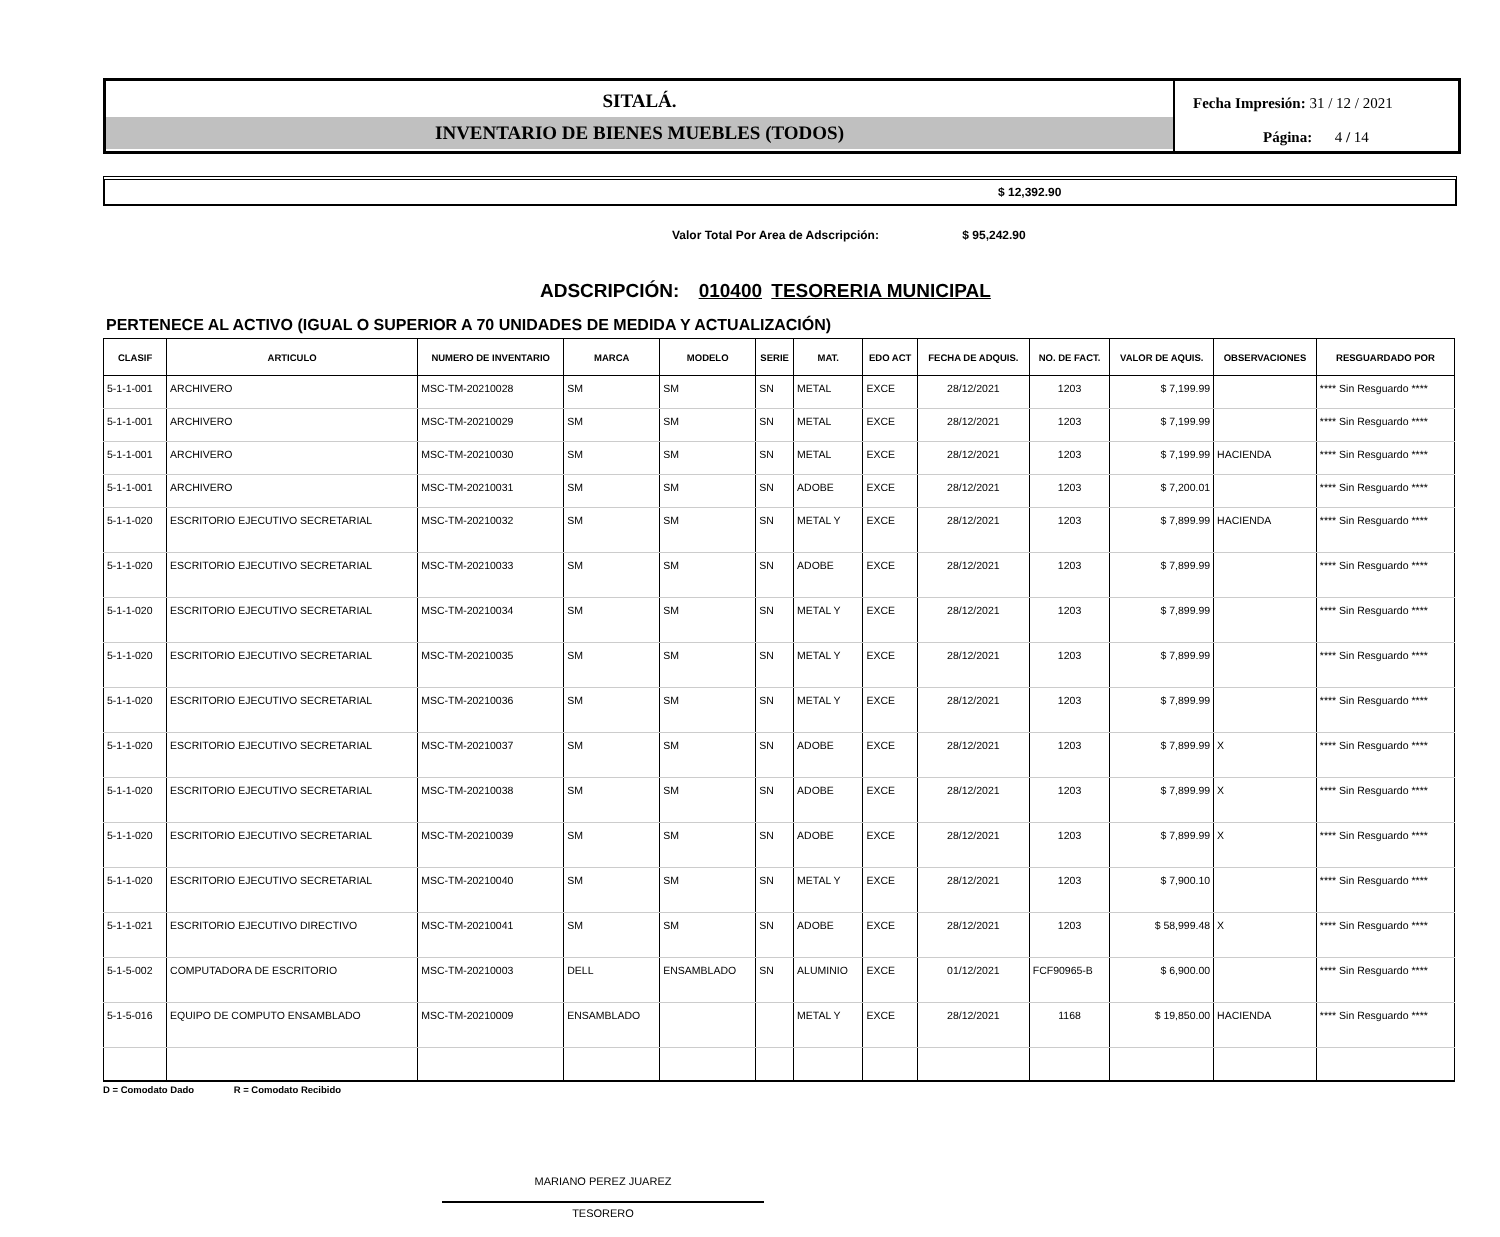SITALÁ.
INVENTARIO DE BIENES MUEBLES (TODOS)
Fecha Impresión: 31 / 12 / 2021
Página: 4 / 14
$ 12,392.90
Valor Total Por Area de Adscripción: $ 95,242.90
ADSCRIPCIÓN: 010400 TESORERIA MUNICIPAL
PERTENECE AL ACTIVO (IGUAL O SUPERIOR A 70 UNIDADES DE MEDIDA Y ACTUALIZACIÓN)
| CLASIF | ARTICULO | NUMERO DE INVENTARIO | MARCA | MODELO | SERIE | MAT. | EDO ACT | FECHA DE ADQUIS. | NO. DE FACT. | VALOR DE AQUIS. | OBSERVACIONES | RESGUARDADO POR |
| --- | --- | --- | --- | --- | --- | --- | --- | --- | --- | --- | --- | --- |
| 5-1-1-001 | ARCHIVERO | MSC-TM-20210028 | SM | SM | SN | METAL | EXCE | 28/12/2021 | 1203 | $ 7,199.99 | | **** Sin Resguardo **** |
| 5-1-1-001 | ARCHIVERO | MSC-TM-20210029 | SM | SM | SN | METAL | EXCE | 28/12/2021 | 1203 | $ 7,199.99 | | **** Sin Resguardo **** |
| 5-1-1-001 | ARCHIVERO | MSC-TM-20210030 | SM | SM | SN | METAL | EXCE | 28/12/2021 | 1203 | $ 7,199.99 | HACIENDA | **** Sin Resguardo **** |
| 5-1-1-001 | ARCHIVERO | MSC-TM-20210031 | SM | SM | SN | ADOBE | EXCE | 28/12/2021 | 1203 | $ 7,200.01 | | **** Sin Resguardo **** |
| 5-1-1-020 | ESCRITORIO EJECUTIVO SECRETARIAL | MSC-TM-20210032 | SM | SM | SN | METAL Y | EXCE | 28/12/2021 | 1203 | $ 7,899.99 | HACIENDA | **** Sin Resguardo **** |
| 5-1-1-020 | ESCRITORIO EJECUTIVO SECRETARIAL | MSC-TM-20210033 | SM | SM | SN | ADOBE | EXCE | 28/12/2021 | 1203 | $ 7,899.99 | | **** Sin Resguardo **** |
| 5-1-1-020 | ESCRITORIO EJECUTIVO SECRETARIAL | MSC-TM-20210034 | SM | SM | SN | METAL Y | EXCE | 28/12/2021 | 1203 | $ 7,899.99 | | **** Sin Resguardo **** |
| 5-1-1-020 | ESCRITORIO EJECUTIVO SECRETARIAL | MSC-TM-20210035 | SM | SM | SN | METAL Y | EXCE | 28/12/2021 | 1203 | $ 7,899.99 | | **** Sin Resguardo **** |
| 5-1-1-020 | ESCRITORIO EJECUTIVO SECRETARIAL | MSC-TM-20210036 | SM | SM | SN | METAL Y | EXCE | 28/12/2021 | 1203 | $ 7,899.99 | | **** Sin Resguardo **** |
| 5-1-1-020 | ESCRITORIO EJECUTIVO SECRETARIAL | MSC-TM-20210037 | SM | SM | SN | ADOBE | EXCE | 28/12/2021 | 1203 | $ 7,899.99 | X | **** Sin Resguardo **** |
| 5-1-1-020 | ESCRITORIO EJECUTIVO SECRETARIAL | MSC-TM-20210038 | SM | SM | SN | ADOBE | EXCE | 28/12/2021 | 1203 | $ 7,899.99 | X | **** Sin Resguardo **** |
| 5-1-1-020 | ESCRITORIO EJECUTIVO SECRETARIAL | MSC-TM-20210039 | SM | SM | SN | ADOBE | EXCE | 28/12/2021 | 1203 | $ 7,899.99 | X | **** Sin Resguardo **** |
| 5-1-1-020 | ESCRITORIO EJECUTIVO SECRETARIAL | MSC-TM-20210040 | SM | SM | SN | METAL Y | EXCE | 28/12/2021 | 1203 | $ 7,900.10 | | **** Sin Resguardo **** |
| 5-1-1-021 | ESCRITORIO EJECUTIVO DIRECTIVO | MSC-TM-20210041 | SM | SM | SN | ADOBE | EXCE | 28/12/2021 | 1203 | $ 58,999.48 | X | **** Sin Resguardo **** |
| 5-1-5-002 | COMPUTADORA DE ESCRITORIO | MSC-TM-20210003 | DELL | ENSAMBLADO | SN | ALUMINIO | EXCE | 01/12/2021 | FCF90965-B | $ 6,900.00 | | **** Sin Resguardo **** |
| 5-1-5-016 | EQUIPO DE COMPUTO ENSAMBLADO | MSC-TM-20210009 | ENSAMBLADO | | | METAL Y | EXCE | 28/12/2021 | 1168 | $ 19,850.00 | HACIENDA | **** Sin Resguardo **** |
D = Comodato Dado R = Comodato Recibido
MARIANO PEREZ JUAREZ
TESORERO